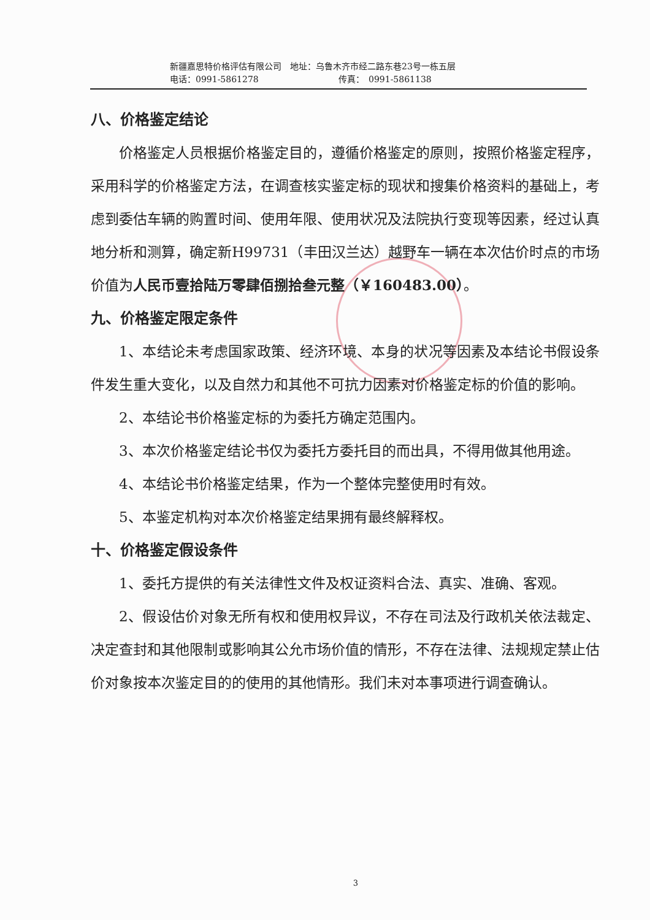新疆嘉思特价格评估有限公司　地址：乌鲁木齐市经二路东巷23号一栋五层
电话：0991-5861278 传真：　0991-5861138
八、价格鉴定结论
价格鉴定人员根据价格鉴定目的，遵循价格鉴定的原则，按照价格鉴定程序，采用科学的价格鉴定方法，在调查核实鉴定标的现状和搜集价格资料的基础上，考虑到委估车辆的购置时间、使用年限、使用状况及法院执行变现等因素，经过认真地分析和测算，确定新H99731（丰田汉兰达）越野车一辆在本次估价时点的市场价值为人民币壹拾陆万零肆佰捌拾叁元整（￥160483.00）。
九、价格鉴定限定条件
1、本结论未考虑国家政策、经济环境、本身的状况等因素及本结论书假设条件发生重大变化，以及自然力和其他不可抗力因素对价格鉴定标的价值的影响。
2、本结论书价格鉴定标的为委托方确定范围内。
3、本次价格鉴定结论书仅为委托方委托目的而出具，不得用做其他用途。
4、本结论书价格鉴定结果，作为一个整体完整使用时有效。
5、本鉴定机构对本次价格鉴定结果拥有最终解释权。
十、价格鉴定假设条件
1、委托方提供的有关法律性文件及权证资料合法、真实、准确、客观。
2、假设估价对象无所有权和使用权异议，不存在司法及行政机关依法裁定、决定查封和其他限制或影响其公允市场价值的情形，不存在法律、法规规定禁止估价对象按本次鉴定目的的使用的其他情形。我们未对本事项进行调查确认。
3